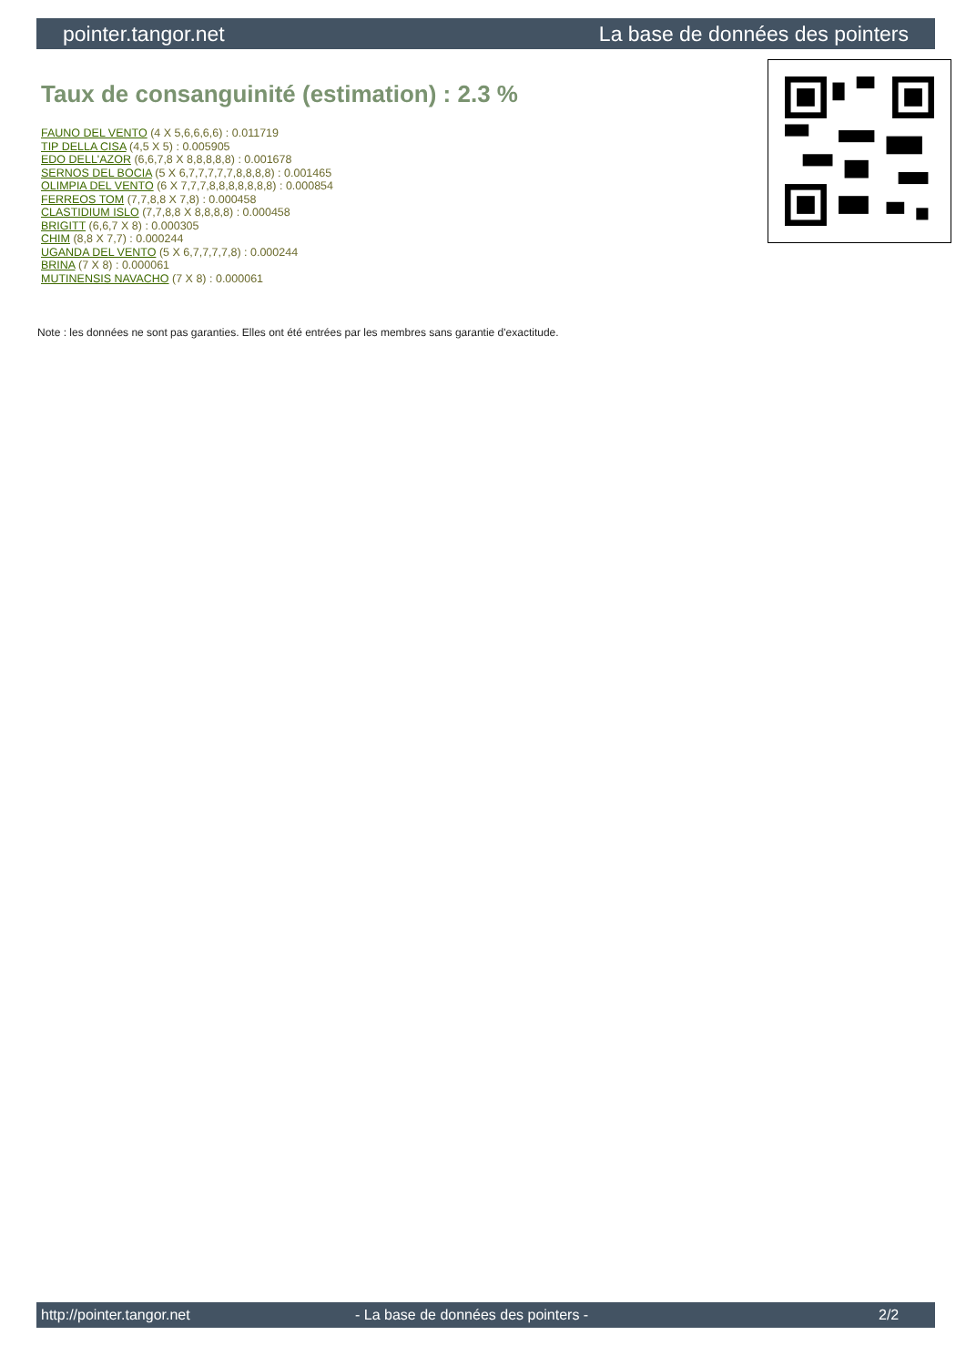pointer.tangor.net La base de données des pointers
Taux de consanguinité (estimation) : 2.3 %
FAUNO DEL VENTO (4 X 5,6,6,6,6) : 0.011719
TIP DELLA CISA (4,5 X 5) : 0.005905
EDO DELL'AZOR (6,6,7,8 X 8,8,8,8,8) : 0.001678
SERNOS DEL BOCIA (5 X 6,7,7,7,7,7,8,8,8,8) : 0.001465
OLIMPIA DEL VENTO (6 X 7,7,7,8,8,8,8,8,8,8) : 0.000854
FERREOS TOM (7,7,8,8 X 7,8) : 0.000458
CLASTIDIUM ISLO (7,7,8,8 X 8,8,8,8) : 0.000458
BRIGITT (6,6,7 X 8) : 0.000305
CHIM (8,8 X 7,7) : 0.000244
UGANDA DEL VENTO (5 X 6,7,7,7,7,8) : 0.000244
BRINA (7 X 8) : 0.000061
MUTINENSIS NAVACHO (7 X 8) : 0.000061
Note : les données ne sont pas garanties. Elles ont été entrées par les membres sans garantie d'exactitude.
http://pointer.tangor.net - La base de données des pointers - 2/2